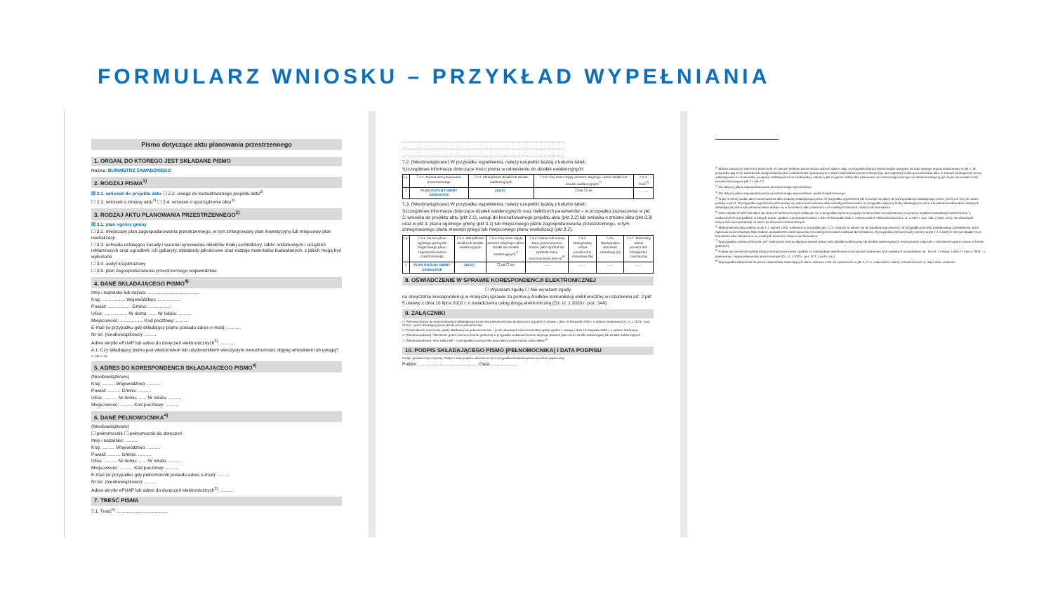FORMULARZ WNIOSKU – PRZYKŁAD WYPEŁNIANIA
Pismo dotyczące aktu planowania przestrzennego
1. ORGAN, DO KTÓREGO JEST SKŁADANE PISMO
Nazwa: BURMISTRZ ZAWADZKIEGO
2. RODZAJ PISMA<sup>1)</sup>
☒ 2.1. wniosek do projektu aktu ☐ 2.2. uwaga do konsultowanego projektu aktu<sup>2)</sup>
☐ 2.3. wniosek o zmianę aktu<sup>3)</sup> ☐ 2.4. wniosek o sporządzenie aktu<sup>3)</sup>
3. RODZAJ AKTU PLANOWANIA PRZESTRZENNEGO<sup>1)</sup>
☒ 3.1. plan ogólny gminy
☐ 3.2. miejscowy plan zagospodarowania przestrzennego, w tym zintegrowany plan inwestycyjny lub miejscowy plan rewitalizacji
☐ 3.3. uchwała ustalająca zasady i warunki sytuowania obiektów małej architektury, tablic reklamowych i urządzeń reklamowych oraz ogrodzeń, ich gabaryty, standardy jakościowe oraz rodzaje materiałów budowlanych, z jakich mogą być wykonane
☐ 3.4. audyt krajobrazowy
☐ 3.5. plan zagospodarowania przestrzennego województwa
4. DANE SKŁADAJĄCEGO PISMO<sup>4)</sup>
Imię i nazwisko lub nazwa: ........................................
Kraj: .................. Województwo: ..................
Powiat: .................. Gmina: ..................
Ulica: .................. Nr domu: ...... Nr lokalu: ..........
Miejscowość: .................. Kod pocztowy: ..........
E-mail (w przypadku gdy składający pismo posiada adres e-mail): ..........
Nr tel. (nieobowiązkowo): ..........
Adres skrytki ePUAP lub adres do doręczeń elektronicznych<sup>5)</sup>: ..........
4.1. Czy składający pismo jest właścicielem lub użytkownikiem wieczystym nieruchomości objętej wnioskiem lub uwagą?
☐ tak ☐ nie
5. ADRES DO KORESPONDENCJI SKŁADAJĄCEGO PISMO<sup>4)</sup>
(Nieobowiązkowo)
Kraj: .......... Województwo: ..........
Powiat: .......... Gmina: ..........
Ulica: .......... Nr domu: ...... Nr lokalu: ..........
Miejscowość: .......... Kod pocztowy: ..........
6. DANE PEŁNOMOCNIKA<sup>4)</sup>
(Nieobowiązkowo)
☐ pełnomocnik ☐ pełnomocnik do doręczeń
Imię i nazwisko: ..........
Kraj: .......... Województwo: ..........
Powiat: .......... Gmina: ..........
Ulica: .......... Nr domu: ...... Nr lokalu: ..........
Miejscowość: .......... Kod pocztowy: ..........
E-mail (w przypadku gdy pełnomocnik posiada adres e-mail): ..........
Nr tel. (nieobowiązkowo): ..........
Adres skrytki ePUAP lub adres do doręczeń elektronicznych<sup>5)</sup>: ..........
7. TREŚĆ PISMA
7.1. Treść<sup>6)</sup> ........................................
..............................................................................................................................
..............................................................................................................................
..............................................................................................................................
7.2. (Nieobowiązkowo) W przypadku wypełnienia, należy uzupełnić każdą z kolumn tabeli.
Szczegółowe informacje dotyczące treści pisma w odniesieniu do działek ewidencyjnych:
| Lp. | 7.2.1. Nazwa aktu planowania przestrzennego | 7.2.2. Identyfikator działki lub działek ewidencyjnych | 7.2.3. Czy teren objęty pismem obejmuje całość działki lub działek ewidencyjnych<sup>7)</sup> | 7.2.4. Treść<sup>6)</sup> |
| --- | --- | --- | --- | --- |
| 1 | PLAN OGÓLNY GMINY ZAWADZKIE | 161107_ | ☐ tak ☐ nie | .......... |
7.3. (Nieobowiązkowo) W przypadku wypełnienia, należy uzupełnić każdą z kolumn tabeli.
Szczegółowe informacje dotyczące działek ewidencyjnych oraz niektórych parametrów – w przypadku zaznaczenia w pkt 2: wniosku do projektu aktu (pkt 2.1), uwagi do konsultowanego projektu aktu (pkt 2.2) lub wniosku o zmianę aktu (pkt 2.3) oraz w pkt 3: planu ogólnego gminy (pkt 3.1) lub miejscowego planu zagospodarowania przestrzennego, w tym zintegrowanego planu inwestycyjnego lub miejscowego planu rewitalizacji (pkt 3.2):
| Lp. | 7.3.1. Nazwa planu ogólnego gminy lub miejscowego planu zagospodarowania przestrzennego | 7.3.2. Identyfikator działki lub działek ewidencyjnych | 7.3.3. Czy teren objęty pismem obejmuje całość działki lub działek ewidencyjnych<sup>7)</sup> | 7.3.4. Nazwa lub nazwy klasy przeznaczenia terenu (albo symbol lub symbole klasy przeznaczenia terenu)<sup>8)</sup> | 7.3.5. Maksymalny udział powierzchni zabudowy [%] | 7.3.6. Maksymalna wysokość zabudowy [m] | 7.3.7. Minimalny udział powierzchni biologicznie czynnej [%] |
| --- | --- | --- | --- | --- | --- | --- | --- |
| 1 | PLAN OGÓLNY GMINY ZAWADZKIE | 161107_ | ☐ tak ☐ nie | ....... | ....... | ....... | ....... |
8. OŚWIADCZENIE W SPRAWIE KORESPONDENCJI ELEKTRONICZNEJ
☐ Wyrażam zgodę ☐ Nie wyrażam zgody
na doręczanie korespondencji w niniejszej sprawie za pomocą środków komunikacji elektronicznej w rozumieniu art. 2 pkt 5 ustawy z dnia 18 lipca 2002 r. o świadczeniu usług drogą elektroniczną (Dz. U. z 2020 r. poz. 344).
9. ZAŁĄCZNIKI
☐ Pełnomocnictwo do reprezentowania składającego pismo lub pełnomocnictwo do doręczeń (zgodnie z ustawą z dnia 16 listopada 2006 r. o opłacie skarbowej (Dz. U. z 2023 r. poz. 2111)) – jeżeli składający pismo działa przez pełnomocnika.
☐ Potwierdzenie uiszczenia opłaty skarbowej od pełnomocnictwa – jeżeli obowiązek uiszczenia takiej opłaty wynika z ustawy z dnia 16 listopada 2006 r. o opłacie skarbowej.
☐ (Nieobowiązkowo). Określenie granic terenu w formie graficznej w przypadku wskazania terenu objętego pismem jako części działki ewidencyjnej lub działek ewidencyjnych.
☐ (Nieobowiązkowo). Inne załączniki – w przypadku zaznaczenia pola należy podać nazwy załączników.<sup>9)</sup>
10. PODPIS SKŁADAJĄCEGO PISMO (PEŁNOMOCNIKA) I DATA PODPISU
Podpis powinien być czytelny. Podpis i datę podpisu umieszcza się w przypadku składania pisma w postaci papierowej.
Podpis: .............................................. Data: ....................
<sup>1)</sup> Można zaznaczyć więcej niż jedno pole. W ramach jednego pisma można wybrać tylko te akty, w przypadku których pismo będzie wysyłane do tego samego organu wskazanego w pkt 1. W przypadku gdy treść wniosku lub uwagi związana jest z dokumentem powiązanym z aktem planowania przestrzennego (np. sporządzanej w toku procedowania aktu, w ramach strategicznej oceny oddziaływania na środowisko, prognozy oddziaływania na środowisko), należy w pkt 3 wybrać rodzaj aktu planowania przestrzennego, którego ten dokument dotyczy, po czym wprowadzić treść wniosku lub uwagi w pkt 7.1 lub 7.2.
<sup>2)</sup> Nie dotyczy planu zagospodarowania przestrzennego województwa.
<sup>3)</sup> Nie dotyczy planu zagospodarowania przestrzennego województwa i audytu krajobrazowego.
<sup>4)</sup> W pkt 4 należy podać adres zamieszkania albo siedziby składającego pismo. W przypadku wypełnienia pkt 5 podaje się adres do korespondencji składającego pismo, jeżeli jest inny niż adres podany w pkt 4. W przypadku wypełnienia pkt 6 podaje się adres zamieszkania albo siedziby pełnomocnika. W przypadku większej liczby składających pismo lub pełnomocników dane kolejnych składających pismo lub pełnomocników dodaje się w formularzu albo zamieszcza na osobnych stronach i dołącza do formularza.
<sup>5)</sup> Adres skrytki ePUAP lub adres do doręczeń elektronicznych wskazuje się w przypadku wyrażenia zgody na doręczanie korespondencji za pomocą środków komunikacji elektronicznej, z zastrzeżeniem przypadków, w których organ, zgodnie z przepisami ustawy z dnia 18 listopada 2020 r. o doręczeniach elektronicznych (Dz. U. z 2023 r. poz. 285, z późn. zm.), ma obowiązek doręczania korespondencji na adres do doręczeń elektronicznych.
<sup>6)</sup> Maksymalna liczba znaków w pkt 7.1. wynosi 1000, natomiast w przypadku pkt 7.2.4. wartość ta odnosi się do pojedynczego wiersza. W przypadku potrzeby dodatkowego uzasadnienia, które wykracza poza wskazany limit znaków, uzasadnienie zamieszcza się na osobnych stronach i dołącza do formularza. W przypadku większej liczby wierszy w pkt 7.2.4. kolejne wiersze dodaje się w formularzu albo zamieszcza na osobnych stronach i dołącza do formularza.
<sup>7)</sup> W przypadku zaznaczenia pola „nie” (wskazania terenu objętego pismem jako części działki ewidencyjnej lub działek ewidencyjnych) można dodać załącznik z określeniem granic terenu w formie graficznej.
<sup>8)</sup> Podaje się nazwę lub symbol klasy przeznaczenia terenu zgodnie ze standardami określonymi w przepisach wykonawczych wydanych na podstawie art. 16 ust. 2 ustawy z dnia 27 marca 2003 r. o planowaniu i zagospodarowaniu przestrzennym (Dz. U. z 2023 r. poz. 977, z późn. zm.).
<sup>9)</sup> W przypadku dołączenia do pisma załączników zawierających dane osobowe, inne niż wymienione w pkt 4, 5 i 6, załączniki te należy zanonimizować, tj. ukryć dane osobowe.